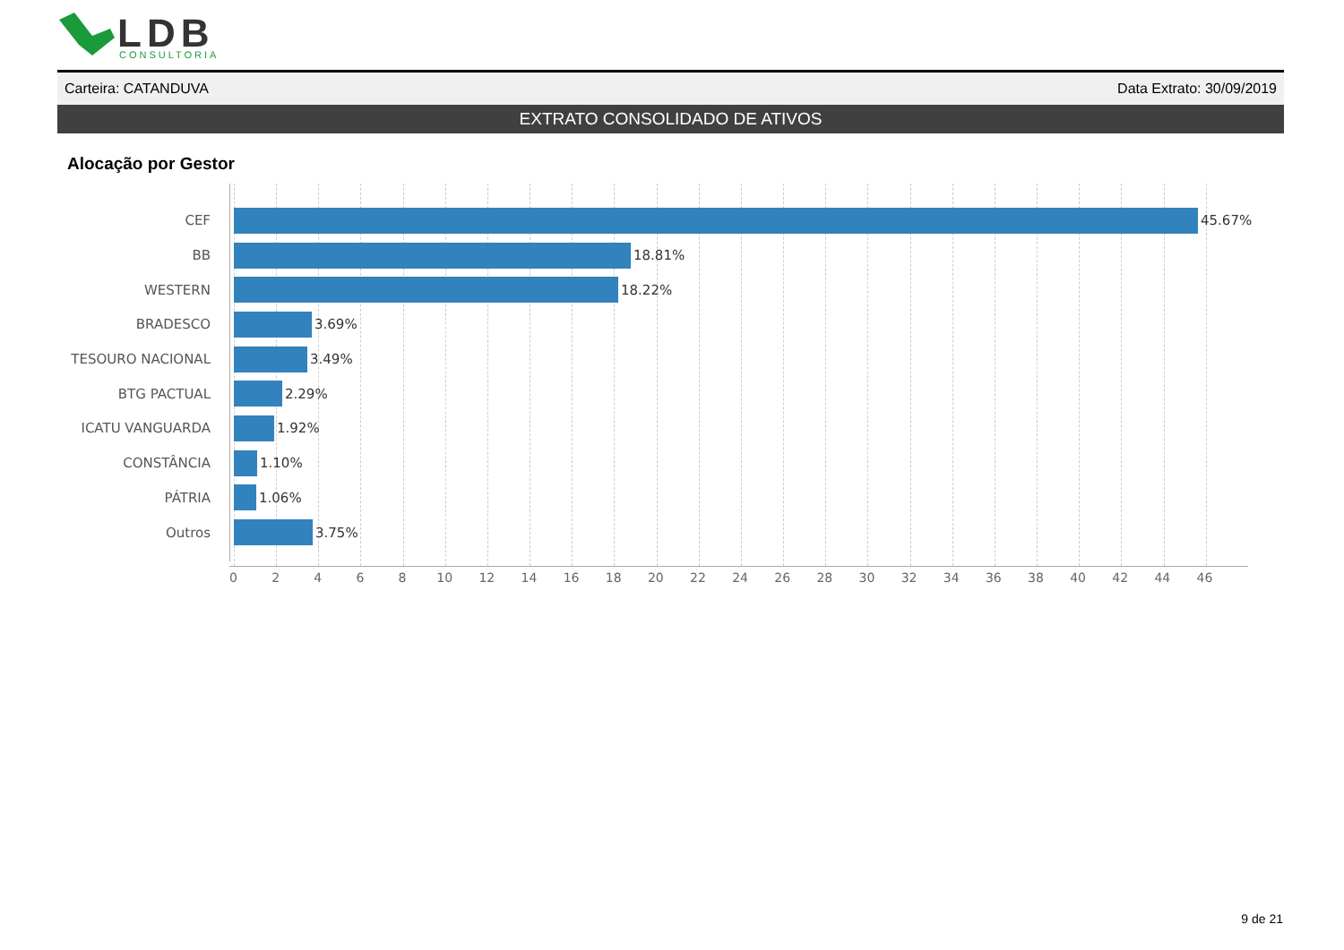LDB
CONSULTORIA
Carteira: CATANDUVA Data Extrato: 30/09/2019
EXTRATO CONSOLIDADO DE ATIVOS
Alocação por Gestor
CEF 45.67%
BB 18.81%
WESTERN 18.22%
BRADESCO 3.69%
TESOURO NACIONAL 3.49%
BTG PACTUAL 2.29%
ICATU VANGUARDA 1.92%
CONSTÂNCIA 1.10%
PÁTRIA 1.06%
Outros 3.75%
0 2 4 6 8 10 12 14 16 18 20 22 24 26 28 30 32 34 36 38 40 42 44 46
9 de 21